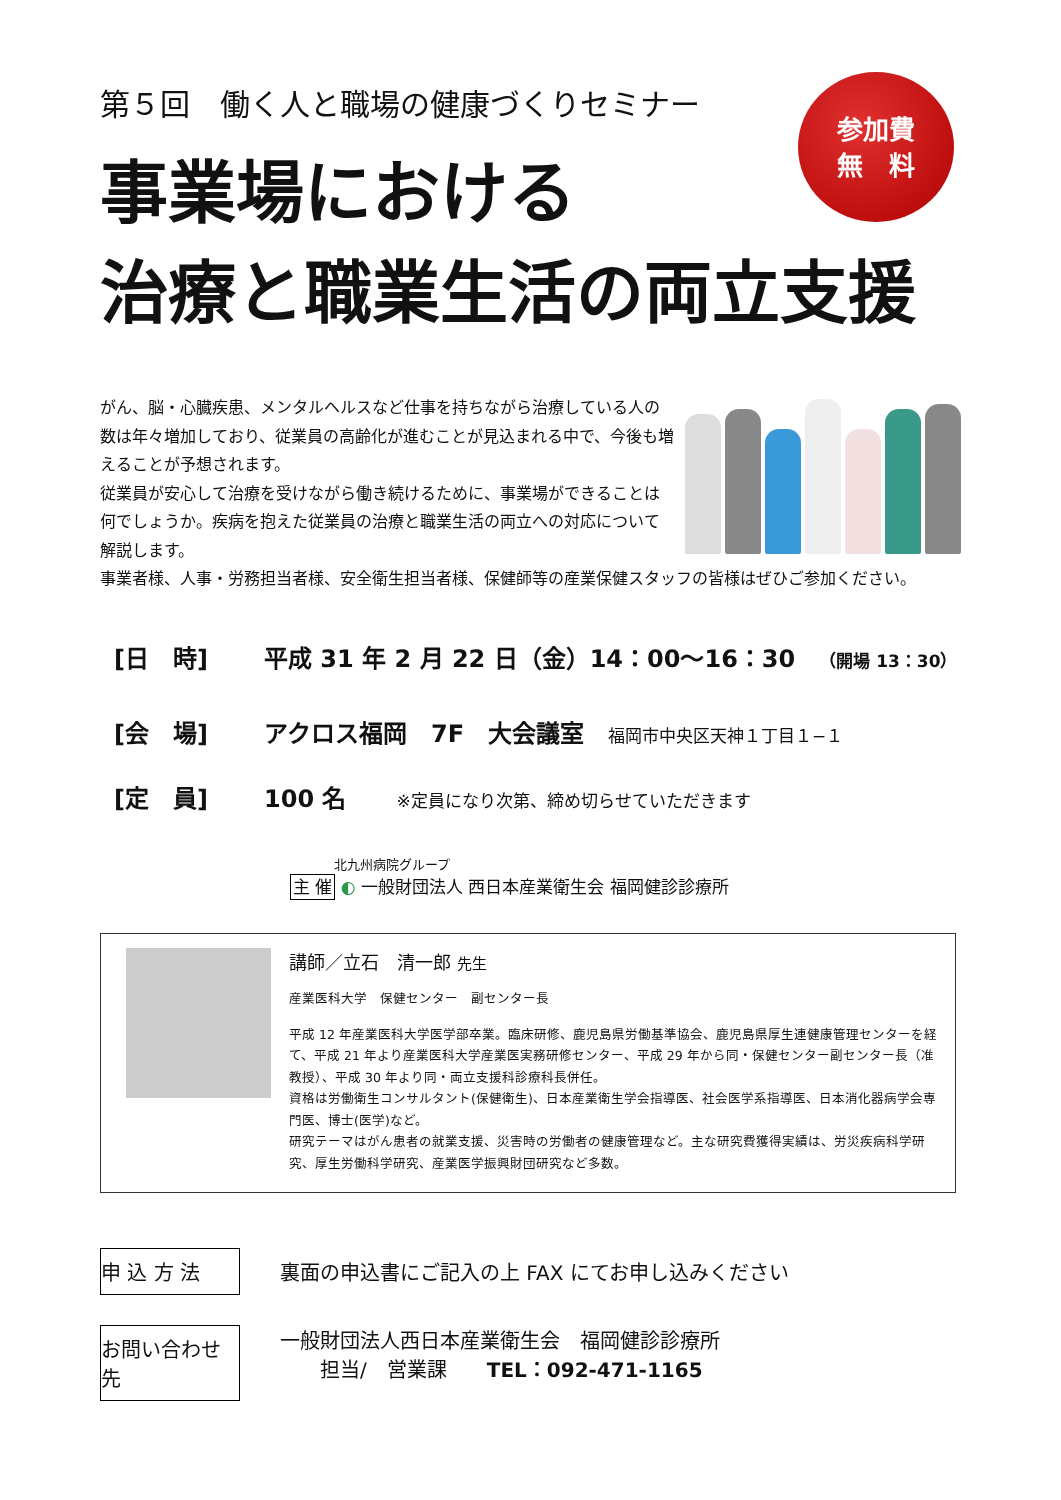第５回　働く人と職場の健康づくりセミナー
参加費
無　料
事業場における
治療と職業生活の両立支援
がん、脳・心臓疾患、メンタルヘルスなど仕事を持ちながら治療している人の数は年々増加しており、従業員の高齢化が進むことが見込まれる中で、今後も増えることが予想されます。
従業員が安心して治療を受けながら働き続けるために、事業場ができることは何でしょうか。疾病を抱えた従業員の治療と職業生活の両立への対応について解説します。
事業者様、人事・労務担当者様、安全衛生担当者様、保健師等の産業保健スタッフの皆様はぜひご参加ください。
[日　時] 平成 31 年 2 月 22 日（金）14：00～16：30 （開場 13：30）
[会　場] アクロス福岡　7F　大会議室 福岡市中央区天神１丁目１−１
[定　員] 100 名 ※定員になり次第、締め切らせていただきます
北九州病院グループ
主 催 ◐ 一般財団法人 西日本産業衛生会 福岡健診診療所
講師／立石　清一郎 先生
産業医科大学　保健センター　副センター長
平成 12 年産業医科大学医学部卒業。臨床研修、鹿児島県労働基準協会、鹿児島県厚生連健康管理センターを経て、平成 21 年より産業医科大学産業医実務研修センター、平成 29 年から同・保健センター副センター長（准教授）、平成 30 年より同・両立支援科診療科長併任。
資格は労働衛生コンサルタント(保健衛生)、日本産業衛生学会指導医、社会医学系指導医、日本消化器病学会専門医、博士(医学)など。
研究テーマはがん患者の就業支援、災害時の労働者の健康管理など。主な研究費獲得実績は、労災疾病科学研究、厚生労働科学研究、産業医学振興財団研究など多数。
申 込 方 法 裏面の申込書にご記入の上 FAX にてお申し込みください
お問い合わせ先 一般財団法人西日本産業衛生会　福岡健診診療所
　　担当/　営業課　　TEL：092-471-1165